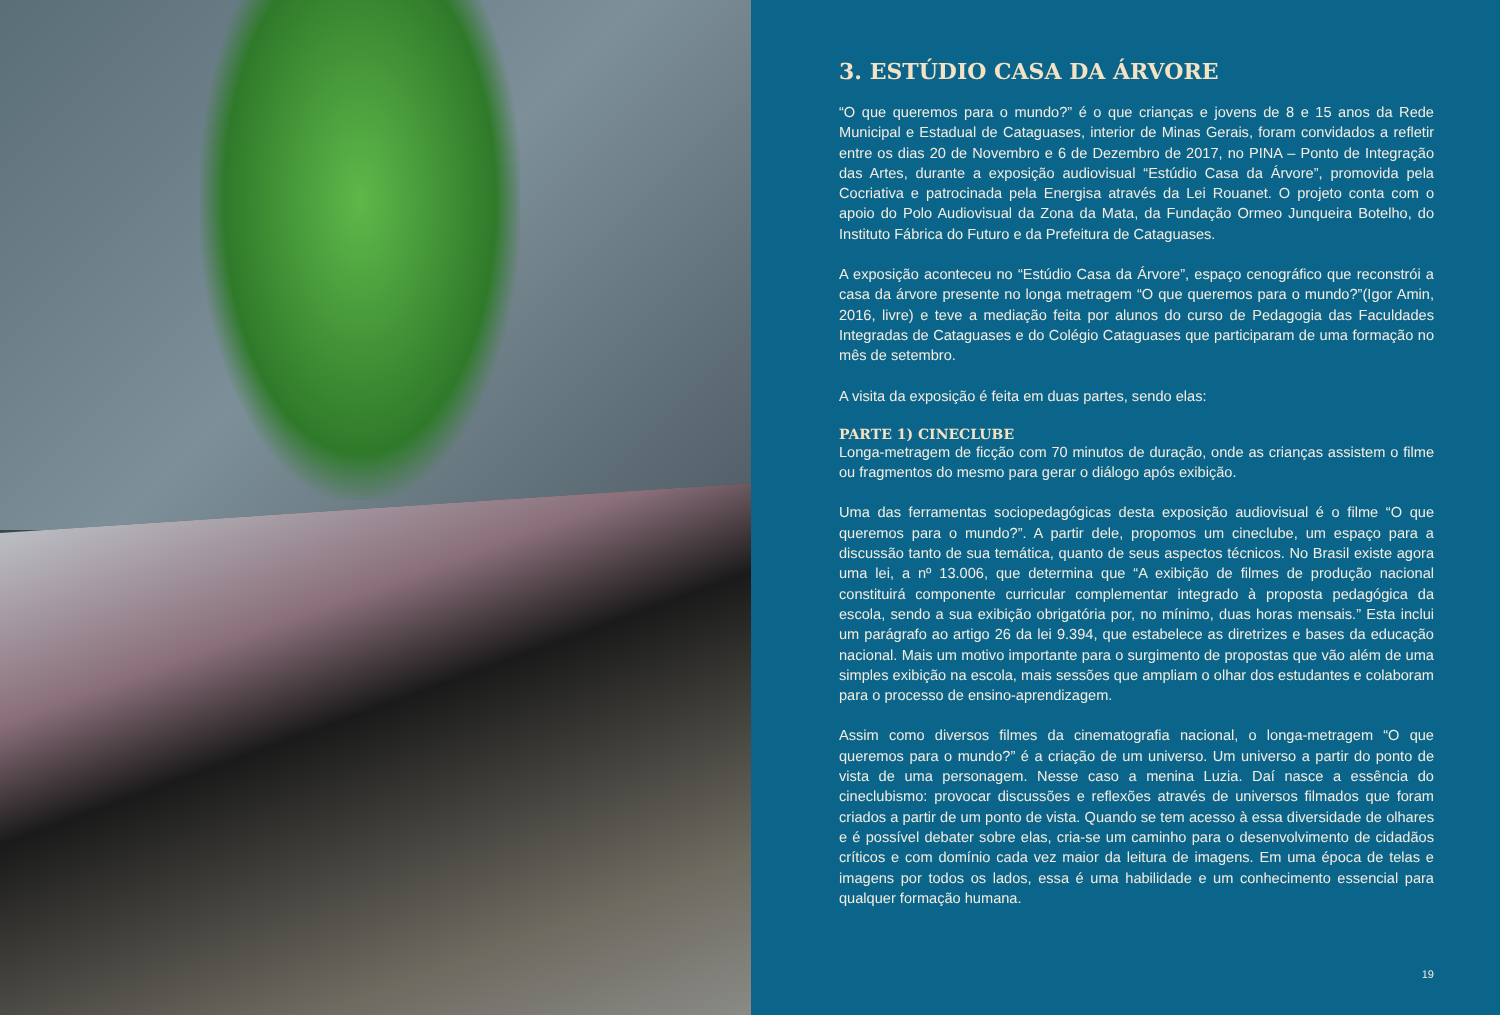3. ESTÚDIO CASA DA ÁRVORE
“O que queremos para o mundo?” é o que crianças e jovens de 8 e 15 anos da Rede Municipal e Estadual de Cataguases, interior de Minas Gerais, foram convidados a refletir entre os dias 20 de Novembro e 6 de Dezembro de 2017, no PINA – Ponto de Integração das Artes, durante a exposição audiovisual “Estúdio Casa da Árvore”, promovida pela Cocriativa e patrocinada pela Energisa através da Lei Rouanet. O projeto conta com o apoio do Polo Audiovisual da Zona da Mata, da Fundação Ormeo Junqueira Botelho, do Instituto Fábrica do Futuro e da Prefeitura de Cataguases.
A exposição aconteceu no “Estúdio Casa da Árvore”, espaço cenográfico que reconstrói a casa da árvore presente no longa metragem “O que queremos para o mundo?”(Igor Amin, 2016, livre) e teve a mediação feita por alunos do curso de Pedagogia das Faculdades Integradas de Cataguases e do Colégio Cataguases que participaram de uma formação no mês de setembro.
A visita da exposição é feita em duas partes, sendo elas:
PARTE 1) CINECLUBE
Longa-metragem de ficção com 70 minutos de duração, onde as crianças assistem o filme ou fragmentos do mesmo para gerar o diálogo após exibição.
Uma das ferramentas sociopedagógicas desta exposição audiovisual é o filme “O que queremos para o mundo?”. A partir dele, propomos um cineclube, um espaço para a discussão tanto de sua temática, quanto de seus aspectos técnicos. No Brasil existe agora uma lei, a nº 13.006, que determina que “A exibição de filmes de produção nacional constituirá componente curricular complementar integrado à proposta pedagógica da escola, sendo a sua exibição obrigatória por, no mínimo, duas horas mensais.” Esta inclui um parágrafo ao artigo 26 da lei 9.394, que estabelece as diretrizes e bases da educação nacional. Mais um motivo importante para o surgimento de propostas que vão além de uma simples exibição na escola, mais sessões que ampliam o olhar dos estudantes e colaboram para o processo de ensino-aprendizagem.
Assim como diversos filmes da cinematografia nacional, o longa-metragem “O que queremos para o mundo?” é a criação de um universo. Um universo a partir do ponto de vista de uma personagem. Nesse caso a menina Luzia. Daí nasce a essência do cineclubismo: provocar discussões e reflexões através de universos filmados que foram criados a partir de um ponto de vista. Quando se tem acesso à essa diversidade de olhares e é possível debater sobre elas, cria-se um caminho para o desenvolvimento de cidadãos críticos e com domínio cada vez maior da leitura de imagens. Em uma época de telas e imagens por todos os lados, essa é uma habilidade e um conhecimento essencial para qualquer formação humana.
19